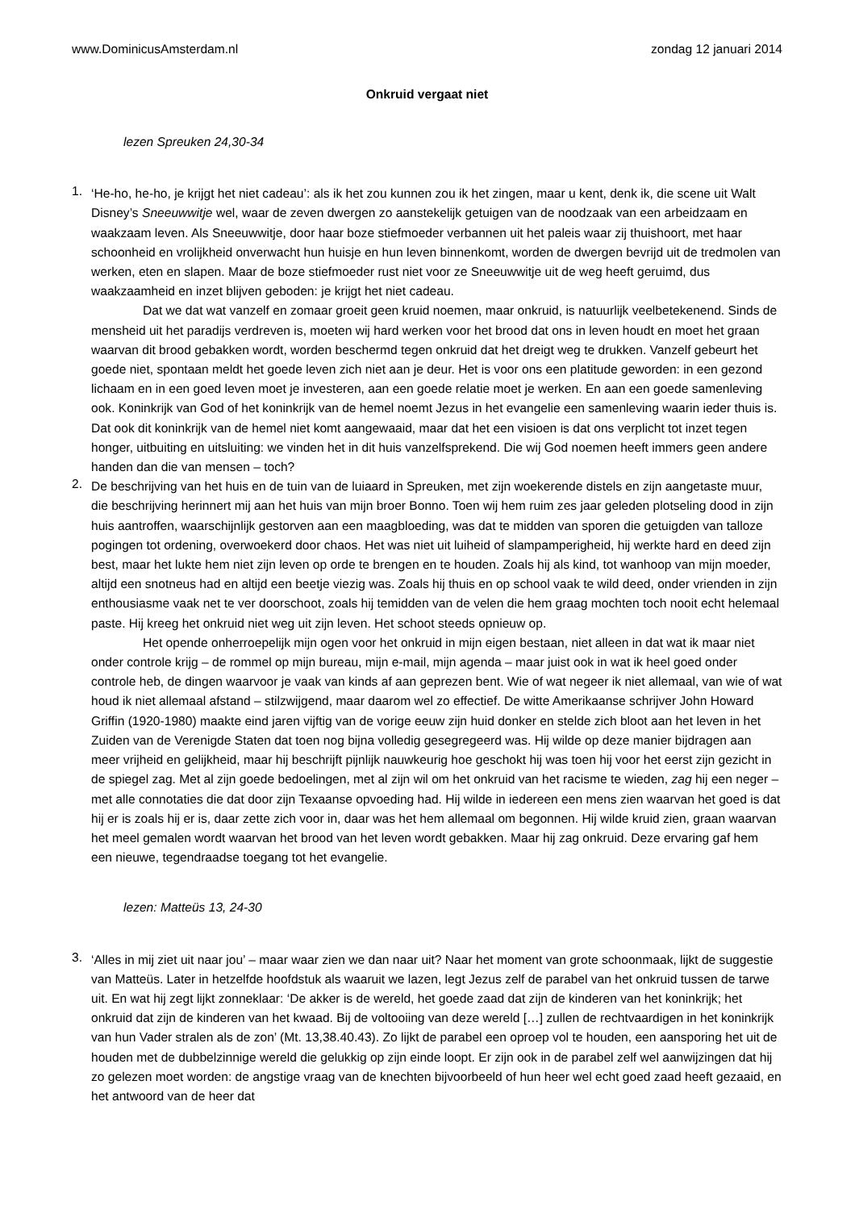www.DominicusAmsterdam.nl zondag 12 januari 2014
Onkruid vergaat niet
lezen Spreuken 24,30-34
1.
‘He-ho, he-ho, je krijgt het niet cadeau’: als ik het zou kunnen zou ik het zingen, maar u kent, denk ik, die scene uit Walt Disney’s Sneeuwwitje wel, waar de zeven dwergen zo aanstekelijk getuigen van de noodzaak van een arbeidzaam en waakzaam leven. Als Sneeuwwitje, door haar boze stiefmoeder verbannen uit het paleis waar zij thuishoort, met haar schoonheid en vrolijkheid onverwacht hun huisje en hun leven binnenkomt, worden de dwergen bevrijd uit de tredmolen van werken, eten en slapen. Maar de boze stiefmoeder rust niet voor ze Sneeuwwitje uit de weg heeft geruimd, dus waakzaamheid en inzet blijven geboden: je krijgt het niet cadeau.
Dat we dat wat vanzelf en zomaar groeit geen kruid noemen, maar onkruid, is natuurlijk veelbetekenend. Sinds de mensheid uit het paradijs verdreven is, moeten wij hard werken voor het brood dat ons in leven houdt en moet het graan waarvan dit brood gebakken wordt, worden beschermd tegen onkruid dat het dreigt weg te drukken. Vanzelf gebeurt het goede niet, spontaan meldt het goede leven zich niet aan je deur. Het is voor ons een platitude geworden: in een gezond lichaam en in een goed leven moet je investeren, aan een goede relatie moet je werken. En aan een goede samenleving ook. Koninkrijk van God of het koninkrijk van de hemel noemt Jezus in het evangelie een samenleving waarin ieder thuis is. Dat ook dit koninkrijk van de hemel niet komt aangewaaid, maar dat het een visioen is dat ons verplicht tot inzet tegen honger, uitbuiting en uitsluiting: we vinden het in dit huis vanzelfsprekend. Die wij God noemen heeft immers geen andere handen dan die van mensen – toch?
2.
De beschrijving van het huis en de tuin van de luiaard in Spreuken, met zijn woekerende distels en zijn aangetaste muur, die beschrijving herinnert mij aan het huis van mijn broer Bonno. Toen wij hem ruim zes jaar geleden plotseling dood in zijn huis aantroffen, waarschijnlijk gestorven aan een maagbloeding, was dat te midden van sporen die getuigden van talloze pogingen tot ordening, overwoekerd door chaos. Het was niet uit luiheid of slampamperigheid, hij werkte hard en deed zijn best, maar het lukte hem niet zijn leven op orde te brengen en te houden. Zoals hij als kind, tot wanhoop van mijn moeder, altijd een snotneus had en altijd een beetje viezig was. Zoals hij thuis en op school vaak te wild deed, onder vrienden in zijn enthousiasme vaak net te ver doorschoot, zoals hij temidden van de velen die hem graag mochten toch nooit echt helemaal paste. Hij kreeg het onkruid niet weg uit zijn leven. Het schoot steeds opnieuw op.
Het opende onherroepelijk mijn ogen voor het onkruid in mijn eigen bestaan, niet alleen in dat wat ik maar niet onder controle krijg – de rommel op mijn bureau, mijn e-mail, mijn agenda – maar juist ook in wat ik heel goed onder controle heb, de dingen waarvoor je vaak van kinds af aan geprezen bent. Wie of wat negeer ik niet allemaal, van wie of wat houd ik niet allemaal afstand – stilzwijgend, maar daarom wel zo effectief. De witte Amerikaanse schrijver John Howard Griffin (1920-1980) maakte eind jaren vijftig van de vorige eeuw zijn huid donker en stelde zich bloot aan het leven in het Zuiden van de Verenigde Staten dat toen nog bijna volledig gesegregeerd was. Hij wilde op deze manier bijdragen aan meer vrijheid en gelijkheid, maar hij beschrijft pijnlijk nauwkeurig hoe geschokt hij was toen hij voor het eerst zijn gezicht in de spiegel zag. Met al zijn goede bedoelingen, met al zijn wil om het onkruid van het racisme te wieden, zag hij een neger – met alle connotaties die dat door zijn Texaanse opvoeding had. Hij wilde in iedereen een mens zien waarvan het goed is dat hij er is zoals hij er is, daar zette zich voor in, daar was het hem allemaal om begonnen. Hij wilde kruid zien, graan waarvan het meel gemalen wordt waarvan het brood van het leven wordt gebakken. Maar hij zag onkruid. Deze ervaring gaf hem een nieuwe, tegendraadse toegang tot het evangelie.
lezen: Matteüs 13, 24-30
3.
‘Alles in mij ziet uit naar jou’ – maar waar zien we dan naar uit? Naar het moment van grote schoonmaak, lijkt de suggestie van Matteüs. Later in hetzelfde hoofdstuk als waaruit we lazen, legt Jezus zelf de parabel van het onkruid tussen de tarwe uit. En wat hij zegt lijkt zonneklaar: ‘De akker is de wereld, het goede zaad dat zijn de kinderen van het koninkrijk; het onkruid dat zijn de kinderen van het kwaad. Bij de voltooiing van deze wereld […] zullen de rechtvaardigen in het koninkrijk van hun Vader stralen als de zon’ (Mt. 13,38.40.43). Zo lijkt de parabel een oproep vol te houden, een aansporing het uit de houden met de dubbelzinnige wereld die gelukkig op zijn einde loopt. Er zijn ook in de parabel zelf wel aanwijzingen dat hij zo gelezen moet worden: de angstige vraag van de knechten bijvoorbeeld of hun heer wel echt goed zaad heeft gezaaid, en het antwoord van de heer dat